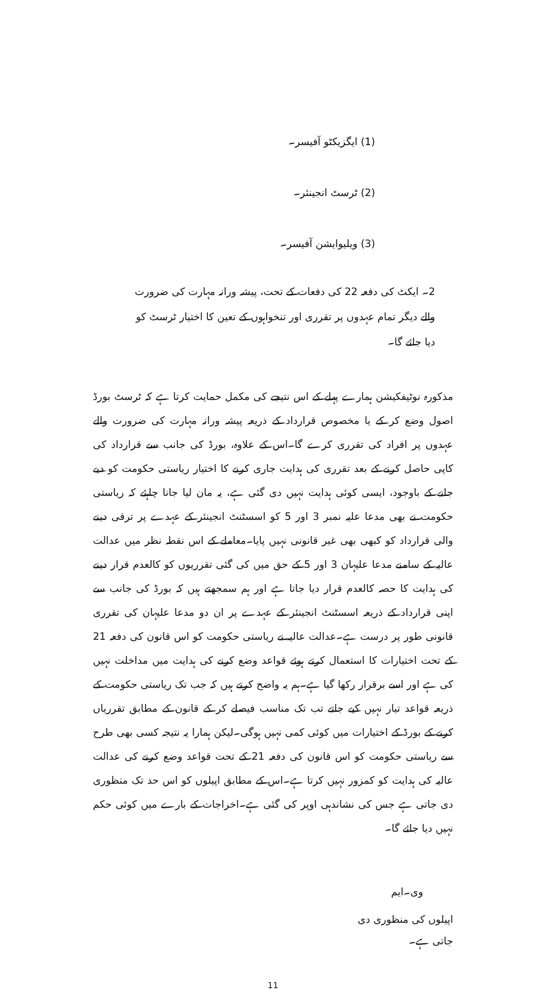(1) ایگزیکٹو آفیسر۔
(2) ٹرسٹ انجینئر۔
(3) ویلیوایشن آفیسر۔
2۔ ایکٹ کی دفعہ 22 کی دفعات کے تحت، پیشہ ورانہ مہارت کی ضرورت والے دیگر تمام عہدوں پر تقرری اور تنخواہوں کے تعین کا اختیار ٹرسٹ کو دیا جائے گا۔
مذکورہ نوٹیفکیشن ہمارے پہلے کے اس نتیجے کی مکمل حمایت کرتا ہے کہ ٹرسٹ بورڈ اصول وضع کر کے یا مخصوص قرارداد کے ذریعہ پیشہ ورانہ مہارت کی ضرورت والے عہدوں پر افراد کی تقرری کرے گا۔اس کے علاوہ، بورڈ کی جانب سے قرارداد کی کاپی حاصل کرنے کے بعد تقرری کی ہدایت جاری کرنے کا اختیار ریاستی حکومت کو دیے جانے کے باوجود، ایسی کوئی ہدایت نہیں دی گئی ہے، یہ مان لیا جانا چاہئے کہ ریاستی حکومت نے بھی مدعا علیہ نمبر 3 اور 5 کو اسسٹنٹ انجینئر کے عہدے پر ترقی دینے والی قرارداد کو کبھی بھی غیر قانونی نہیں پایا۔معاملے کے اس نقطہ نظر میں عدالت عالیہ کے سامنے مدعا علیہان 3 اور 5 کے حق میں کی گئی تقرریوں کو کالعدم قرار دینے کی ہدایت کا حصہ کالعدم قرار دیا جاتا ہے اور ہم سمجھتے ہیں کہ بورڈ کی جانب سے اپنی قرارداد کے ذریعہ اسسٹنٹ انجینئر کے عہدے پر ان دو مدعا علیہان کی تقرری قانونی طور پر درست ہے۔عدالت عالیہ نے ریاستی حکومت کو اس قانون کی دفعہ 21 کے تحت اختیارات کا استعمال کرتے ہوئے قواعد وضع کرنے کی ہدایت میں مداخلت نہیں کی ہے اور اسے برقرار رکھا گیا ہے۔ہم یہ واضح کرتے ہیں کہ جب تک ریاستی حکومت کے ذریعہ قواعد تیار نہیں کیے جاتے تب تک مناسب فیصلے کر کے قانون کے مطابق تقرریاں کرنے کے بورڈ کے اختیارات میں کوئی کمی نہیں ہوگی۔لیکن ہمارا یہ نتیجہ کسی بھی طرح سے ریاستی حکومت کو اس قانون کی دفعہ 21 کے تحت قواعد وضع کرنے کی عدالت عالیہ کی ہدایت کو کمزور نہیں کرتا ہے۔اس کے مطابق اپیلوں کو اس حد تک منظوری دی جاتی ہے جس کی نشاندہی اوپر کی گئی ہے۔اخراجات کے بارے میں کوئی حکم نہیں دیا جائے گا۔
وی۔ایم
اپیلوں کی منظوری دی جاتی ہے۔
11